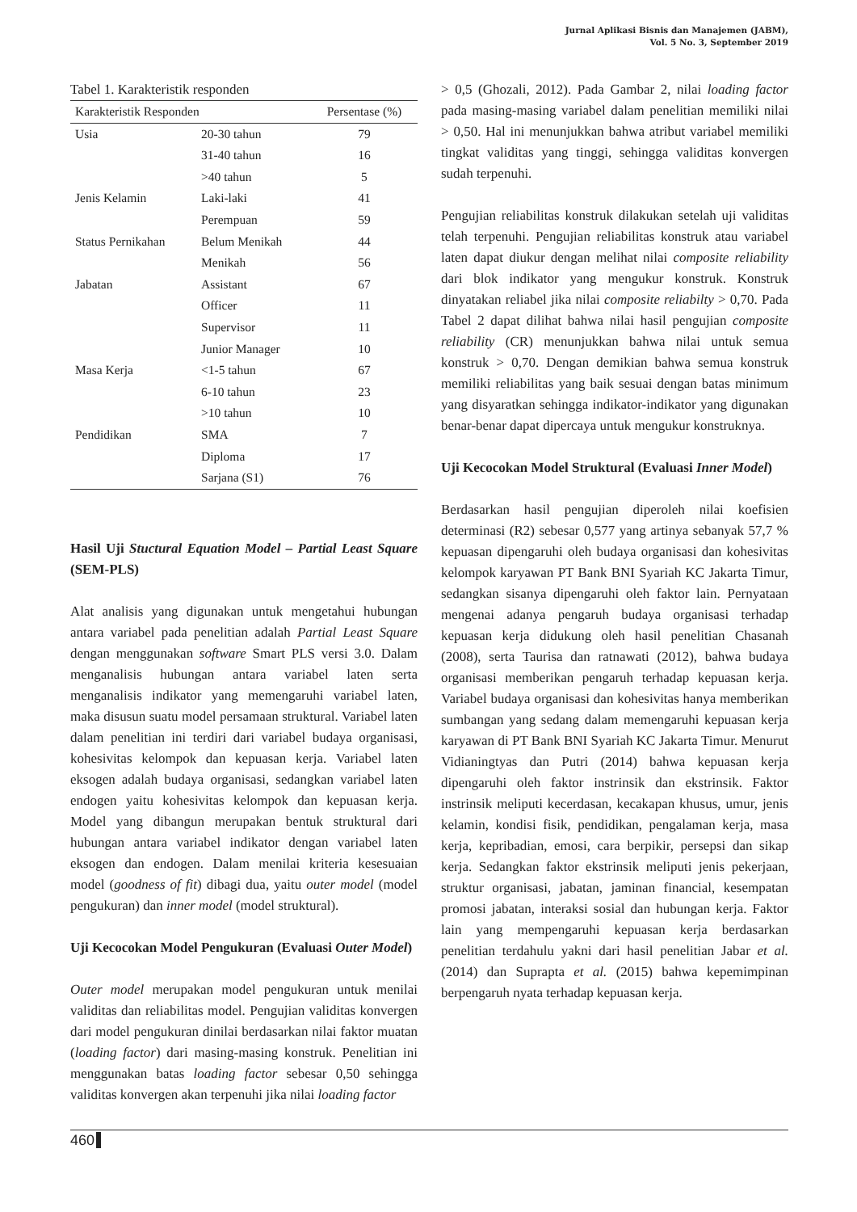Jurnal Aplikasi Bisnis dan Manajemen (JABM),
Vol. 5 No. 3, September 2019
Tabel 1. Karakteristik responden
| Karakteristik Responden | | Persentase (%) |
| --- | --- | --- |
| Usia | 20-30 tahun | 79 |
| | 31-40 tahun | 16 |
| | >40 tahun | 5 |
| Jenis Kelamin | Laki-laki | 41 |
| | Perempuan | 59 |
| Status Pernikahan | Belum Menikah | 44 |
| | Menikah | 56 |
| Jabatan | Assistant | 67 |
| | Officer | 11 |
| | Supervisor | 11 |
| | Junior Manager | 10 |
| Masa Kerja | <1-5 tahun | 67 |
| | 6-10 tahun | 23 |
| | >10 tahun | 10 |
| Pendidikan | SMA | 7 |
| | Diploma | 17 |
| | Sarjana (S1) | 76 |
Hasil Uji Stuctural Equation Model – Partial Least Square (SEM-PLS)
Alat analisis yang digunakan untuk mengetahui hubungan antara variabel pada penelitian adalah Partial Least Square dengan menggunakan software Smart PLS versi 3.0. Dalam menganalisis hubungan antara variabel laten serta menganalisis indikator yang memengaruhi variabel laten, maka disusun suatu model persamaan struktural. Variabel laten dalam penelitian ini terdiri dari variabel budaya organisasi, kohesivitas kelompok dan kepuasan kerja. Variabel laten eksogen adalah budaya organisasi, sedangkan variabel laten endogen yaitu kohesivitas kelompok dan kepuasan kerja. Model yang dibangun merupakan bentuk struktural dari hubungan antara variabel indikator dengan variabel laten eksogen dan endogen. Dalam menilai kriteria kesesuaian model (goodness of fit) dibagi dua, yaitu outer model (model pengukuran) dan inner model (model struktural).
Uji Kecocokan Model Pengukuran (Evaluasi Outer Model)
Outer model merupakan model pengukuran untuk menilai validitas dan reliabilitas model. Pengujian validitas konvergen dari model pengukuran dinilai berdasarkan nilai faktor muatan (loading factor) dari masing-masing konstruk. Penelitian ini menggunakan batas loading factor sebesar 0,50 sehingga validitas konvergen akan terpenuhi jika nilai loading factor
> 0,5 (Ghozali, 2012). Pada Gambar 2, nilai loading factor pada masing-masing variabel dalam penelitian memiliki nilai > 0,50. Hal ini menunjukkan bahwa atribut variabel memiliki tingkat validitas yang tinggi, sehingga validitas konvergen sudah terpenuhi.
Pengujian reliabilitas konstruk dilakukan setelah uji validitas telah terpenuhi. Pengujian reliabilitas konstruk atau variabel laten dapat diukur dengan melihat nilai composite reliability dari blok indikator yang mengukur konstruk. Konstruk dinyatakan reliabel jika nilai composite reliabilty > 0,70. Pada Tabel 2 dapat dilihat bahwa nilai hasil pengujian composite reliability (CR) menunjukkan bahwa nilai untuk semua konstruk > 0,70. Dengan demikian bahwa semua konstruk memiliki reliabilitas yang baik sesuai dengan batas minimum yang disyaratkan sehingga indikator-indikator yang digunakan benar-benar dapat dipercaya untuk mengukur konstruknya.
Uji Kecocokan Model Struktural (Evaluasi Inner Model)
Berdasarkan hasil pengujian diperoleh nilai koefisien determinasi (R2) sebesar 0,577 yang artinya sebanyak 57,7 % kepuasan dipengaruhi oleh budaya organisasi dan kohesivitas kelompok karyawan PT Bank BNI Syariah KC Jakarta Timur, sedangkan sisanya dipengaruhi oleh faktor lain. Pernyataan mengenai adanya pengaruh budaya organisasi terhadap kepuasan kerja didukung oleh hasil penelitian Chasanah (2008), serta Taurisa dan ratnawati (2012), bahwa budaya organisasi memberikan pengaruh terhadap kepuasan kerja. Variabel budaya organisasi dan kohesivitas hanya memberikan sumbangan yang sedang dalam memengaruhi kepuasan kerja karyawan di PT Bank BNI Syariah KC Jakarta Timur. Menurut Vidianingtyas dan Putri (2014) bahwa kepuasan kerja dipengaruhi oleh faktor instrinsik dan ekstrinsik. Faktor instrinsik meliputi kecerdasan, kecakapan khusus, umur, jenis kelamin, kondisi fisik, pendidikan, pengalaman kerja, masa kerja, kepribadian, emosi, cara berpikir, persepsi dan sikap kerja. Sedangkan faktor ekstrinsik meliputi jenis pekerjaan, struktur organisasi, jabatan, jaminan financial, kesempatan promosi jabatan, interaksi sosial dan hubungan kerja. Faktor lain yang mempengaruhi kepuasan kerja berdasarkan penelitian terdahulu yakni dari hasil penelitian Jabar et al. (2014) dan Suprapta et al. (2015) bahwa kepemimpinan berpengaruh nyata terhadap kepuasan kerja.
460